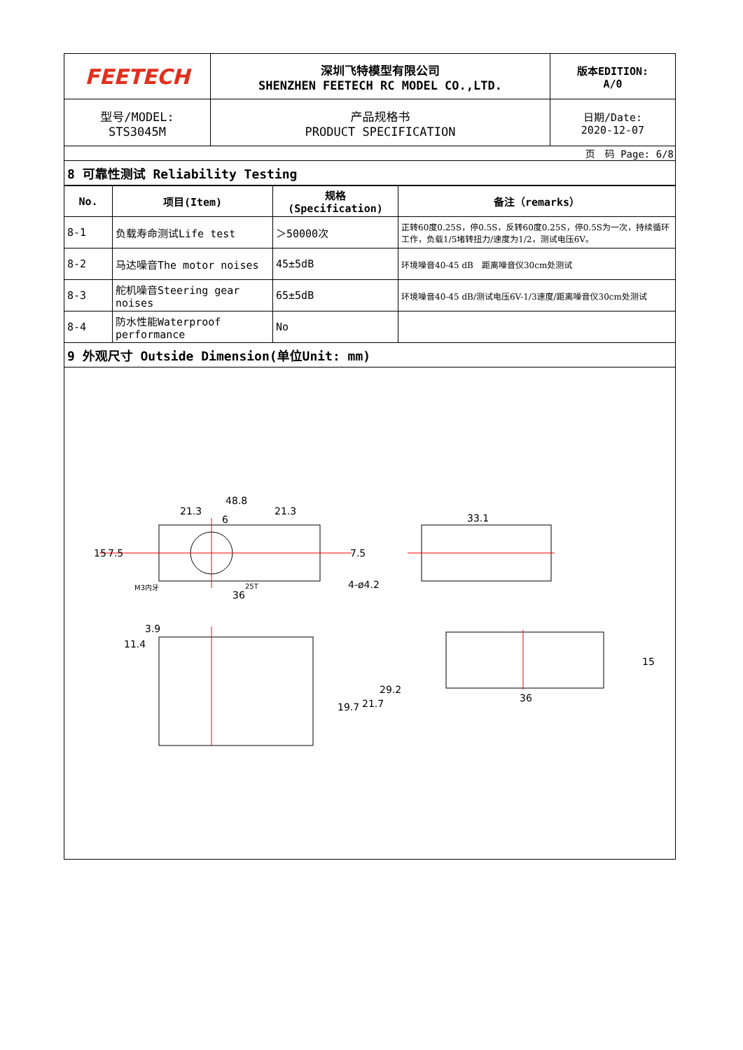| FEETECH | 深圳飞特模型有限公司 SHENZHEN FEETECH RC MODEL CO.,LTD. | 版本EDITION: A/0 |
| 型号/MODEL: STS3045M | 产品规格书 PRODUCT SPECIFICATION | 日期/Date: 2020-12-07 |
| 页 码 Page: 6/8 | | |
8 可靠性测试 Reliability Testing
| No. | 项目(Item) | 规格 (Specification) | 备注（remarks） |
| --- | --- | --- | --- |
| 8-1 | 负载寿命测试Life test | ＞50000次 | 正转60度0.25S，停0.5S，反转60度0.25S，停0.5S为一次，持续循环工作，负载1/5堵转扭力/速度为1/2，测试电压6V。 |
| 8-2 | 马达噪音The motor noises | 45±5dB | 环境噪音40-45 dB 距离噪音仪30cm处测试 |
| 8-3 | 舵机噪音Steering gear noises | 65±5dB | 环境噪音40-45 dB/测试电压6V-1/3速度/距离噪音仪30cm处测试 |
| 8-4 | 防水性能Waterproof performance | No | |
9 外观尺寸 Outside Dimension(单位Unit: mm)
48.8
21.3
21.3
6
15
7.5
7.5
36
4-ø4.2
33.1
3.9
11.4
29.2
19.7
21.7
15
36
25T
M3内牙